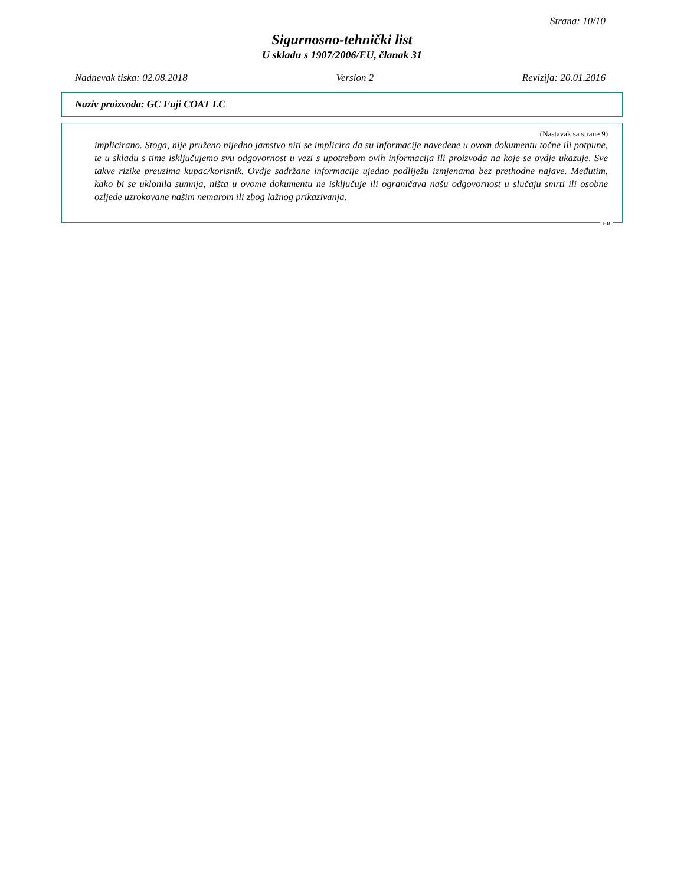Strana: 10/10
Sigurnosno-tehnički list
U skladu s 1907/2006/EU, članak 31
Nadnevak tiska: 02.08.2018 Version 2 Revizija: 20.01.2016
Naziv proizvoda: GC Fuji COAT LC
(Nastavak sa strane 9)
implicirano. Stoga, nije pruženo nijedno jamstvo niti se implicira da su informacije navedene u ovom dokumentu točne ili potpune, te u skladu s time isključujemo svu odgovornost u vezi s upotrebom ovih informacija ili proizvoda na koje se ovdje ukazuje. Sve takve rizike preuzima kupac/korisnik. Ovdje sadržane informacije ujedno podliježu izmjenama bez prethodne najave. Međutim, kako bi se uklonila sumnja, ništa u ovome dokumentu ne isključuje ili ograničava našu odgovornost u slučaju smrti ili osobne ozljede uzrokovane našim nemarom ili zbog lažnog prikazivanja.
HR